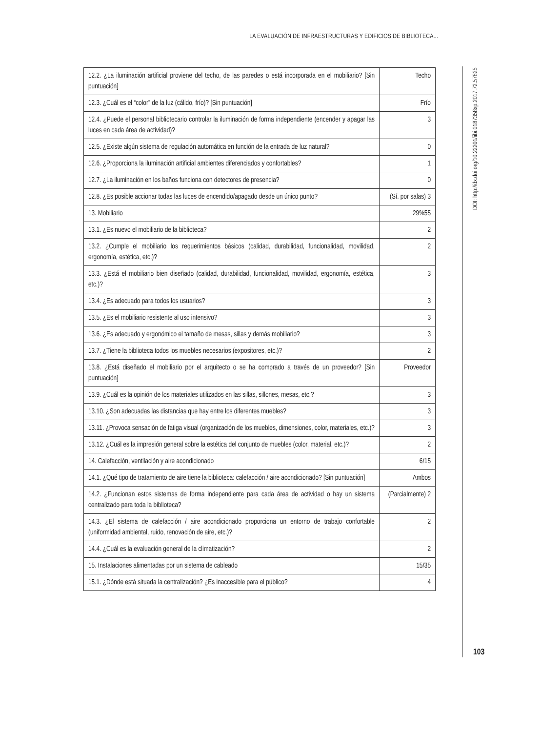LA EVALUACIÓN DE INFRAESTRUCTURAS Y EDIFICIOS DE BIBLIOTECA...
| 12.2. ¿La iluminación artificial proviene del techo, de las paredes o está incorporada en el mobiliario? [Sin puntuación] | Techo |
| 12.3. ¿Cuál es el “color” de la luz (cálido, frío)? [Sin puntuación] | Frío |
| 12.4. ¿Puede el personal bibliotecario controlar la iluminación de forma independiente (encender y apagar las luces en cada área de actividad)? | 3 |
| 12.5. ¿Existe algún sistema de regulación automática en función de la entrada de luz natural? | 0 |
| 12.6. ¿Proporciona la iluminación artificial ambientes diferenciados y confortables? | 1 |
| 12.7. ¿La iluminación en los baños funciona con detectores de presencia? | 0 |
| 12.8. ¿Es posible accionar todas las luces de encendido/apagado desde un único punto? | (Sí. por salas) 3 |
| 13. Mobiliario | 29%55 |
| 13.1. ¿Es nuevo el mobiliario de la biblioteca? | 2 |
| 13.2. ¿Cumple el mobiliario los requerimientos básicos (calidad, durabilidad, funcionalidad, movilidad, ergonomía, estética, etc.)? | 2 |
| 13.3. ¿Está el mobiliario bien diseñado (calidad, durabilidad, funcionalidad, movilidad, ergonomía, estética, etc.)? | 3 |
| 13.4. ¿Es adecuado para todos los usuarios? | 3 |
| 13.5. ¿Es el mobiliario resistente al uso intensivo? | 3 |
| 13.6. ¿Es adecuado y ergonómico el tamaño de mesas, sillas y demás mobiliario? | 3 |
| 13.7. ¿Tiene la biblioteca todos los muebles necesarios (expositores, etc.)? | 2 |
| 13.8. ¿Está diseñado el mobiliario por el arquitecto o se ha comprado a través de un proveedor? [Sin puntuación] | Proveedor |
| 13.9. ¿Cuál es la opinión de los materiales utilizados en las sillas, sillones, mesas, etc.? | 3 |
| 13.10. ¿Son adecuadas las distancias que hay entre los diferentes muebles? | 3 |
| 13.11. ¿Provoca sensación de fatiga visual (organización de los muebles, dimensiones, color, materiales, etc.)? | 3 |
| 13.12. ¿Cuál es la impresión general sobre la estética del conjunto de muebles (color, material, etc.)? | 2 |
| 14. Calefacción, ventilación y aire acondicionado | 6/15 |
| 14.1. ¿Qué tipo de tratamiento de aire tiene la biblioteca: calefacción / aire acondicionado? [Sin puntuación] | Ambos |
| 14.2. ¿Funcionan estos sistemas de forma independiente para cada área de actividad o hay un sistema centralizado para toda la biblioteca? | (Parcialmente) 2 |
| 14.3. ¿El sistema de calefacción / aire acondicionado proporciona un entorno de trabajo confortable (uniformidad ambiental, ruido, renovación de aire, etc.)? | 2 |
| 14.4. ¿Cuál es la evaluación general de la climatización? | 2 |
| 15. Instalaciones alimentadas por un sistema de cableado | 15/35 |
| 15.1. ¿Dónde está situada la centralización? ¿Es inaccesible para el público? | 4 |
DOI: http://dx.doi.org/10.22201/iibi.0187358xp.2017.72.57825
103